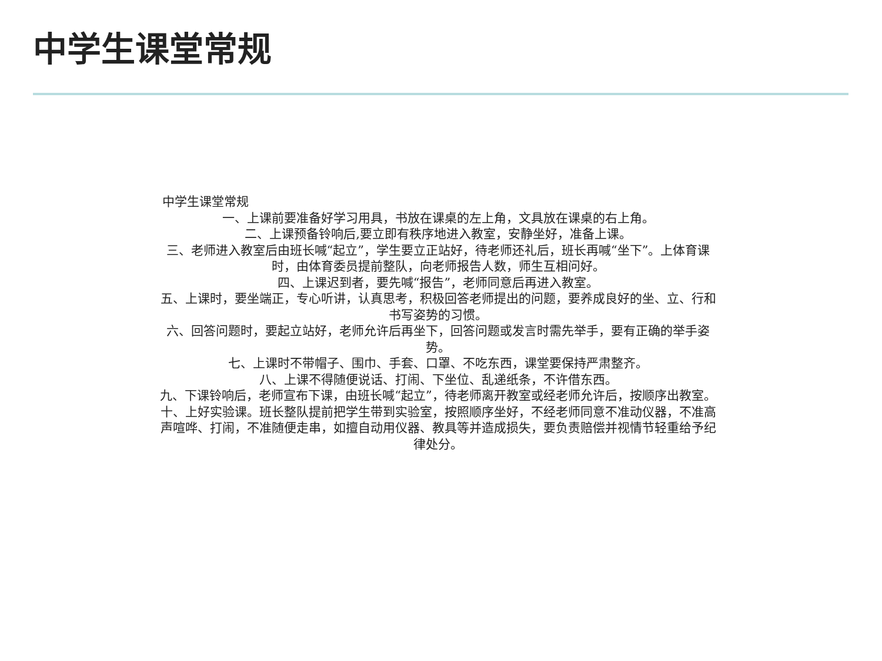中学生课堂常规
中学生课堂常规
一、上课前要准备好学习用具，书放在课桌的左上角，文具放在课桌的右上角。
二、上课预备铃响后,要立即有秩序地进入教室，安静坐好，准备上课。
三、老师进入教室后由班长喊“起立”，学生要立正站好，待老师还礼后，班长再喊“坐下”。上体育课时，由体育委员提前整队，向老师报告人数，师生互相问好。
四、上课迟到者，要先喊“报告”，老师同意后再进入教室。
五、上课时，要坐端正，专心听讲，认真思考，积极回答老师提出的问题，要养成良好的坐、立、行和书写姿势的习惯。
六、回答问题时，要起立站好，老师允许后再坐下，回答问题或发言时需先举手，要有正确的举手姿势。
七、上课时不带帽子、围巾、手套、口罩、不吃东西，课堂要保持严肃整齐。
八、上课不得随便说话、打闹、下坐位、乱递纸条，不许借东西。
九、下课铃响后，老师宣布下课，由班长喊“起立”，待老师离开教室或经老师允许后，按顺序出教室。
十、上好实验课。班长整队提前把学生带到实验室，按照顺序坐好，不经老师同意不准动仪器，不准高声喧哗、打闹，不准随便走串，如擅自动用仪器、教具等并造成损失，要负责赔偿并视情节轻重给予纪律处分。